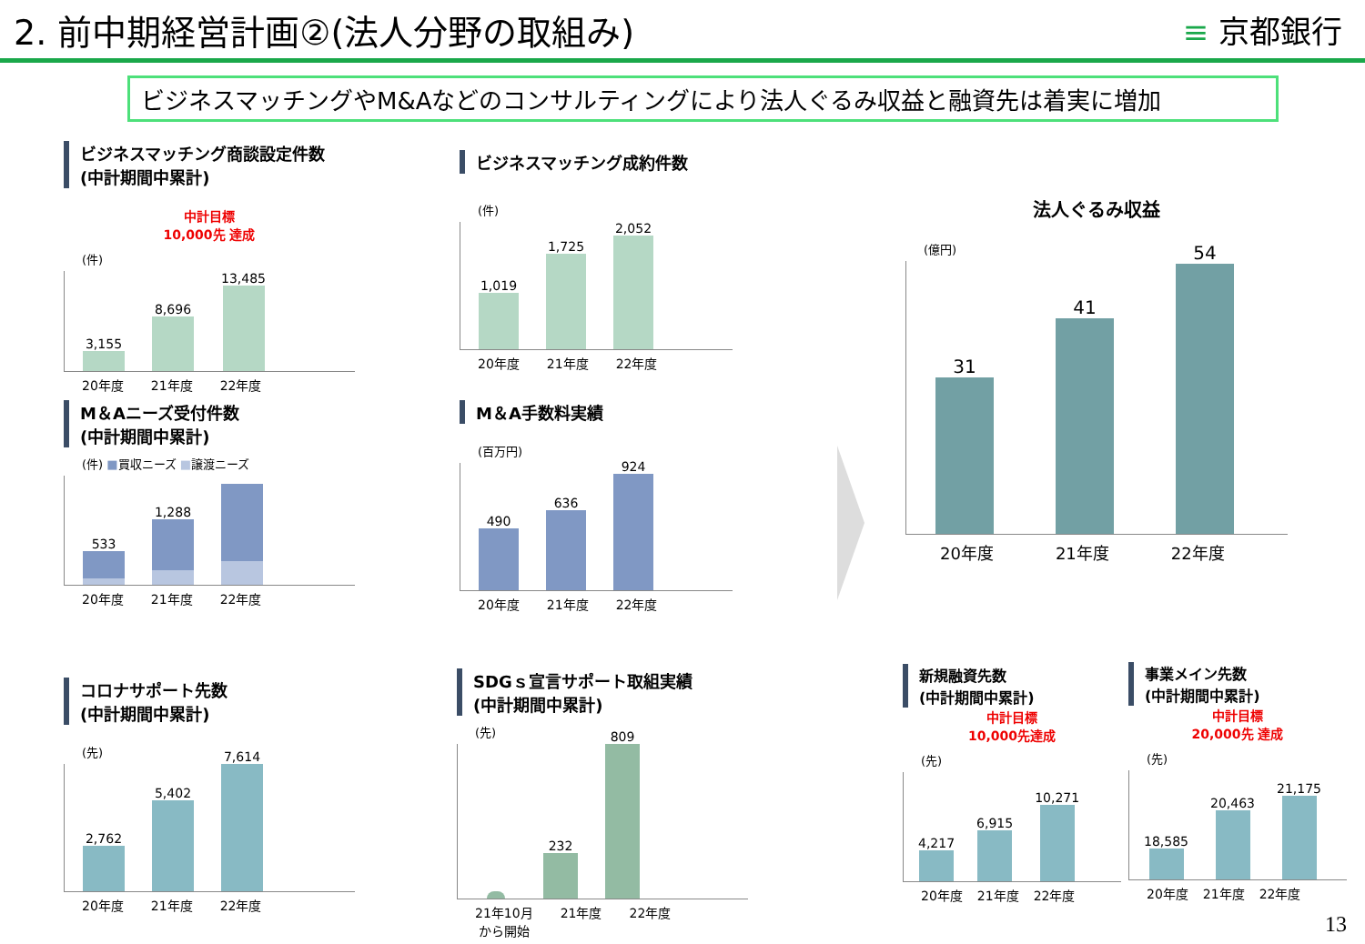2. 前中期経営計画②(法人分野の取組み)
≡ 京都銀行
ビジネスマッチングやM&Aなどのコンサルティングにより法人ぐるみ収益と融資先は着実に増加
ビジネスマッチング商談設定件数
(中計期間中累計)
中計目標
10,000先 達成
(件)
3,155
8,696
13,485
20年度 21年度 22年度
ビジネスマッチング成約件数
(件)
1,019
1,725
2,052
20年度 21年度 22年度
M＆Aニーズ受付件数
(中計期間中累計)
(件) ■買収ニーズ ■譲渡ニーズ
533
1,288
20年度 21年度 22年度
M＆A手数料実績
(百万円)
490
636
924
20年度 21年度 22年度
法人ぐるみ収益
(億円)
31
41
54
20年度 21年度 22年度
コロナサポート先数
(中計期間中累計)
(先)
2,762
5,402
7,614
20年度 21年度 22年度
SDGｓ宣言サポート取組実績
(中計期間中累計)
(先)
232
809
21年10月
から開始 21年度 22年度
新規融資先数
(中計期間中累計)
中計目標
10,000先達成
(先)
4,217
6,915
10,271
20年度 21年度 22年度
事業メイン先数
(中計期間中累計)
中計目標
20,000先 達成
(先)
18,585
20,463
21,175
20年度 21年度 22年度
13